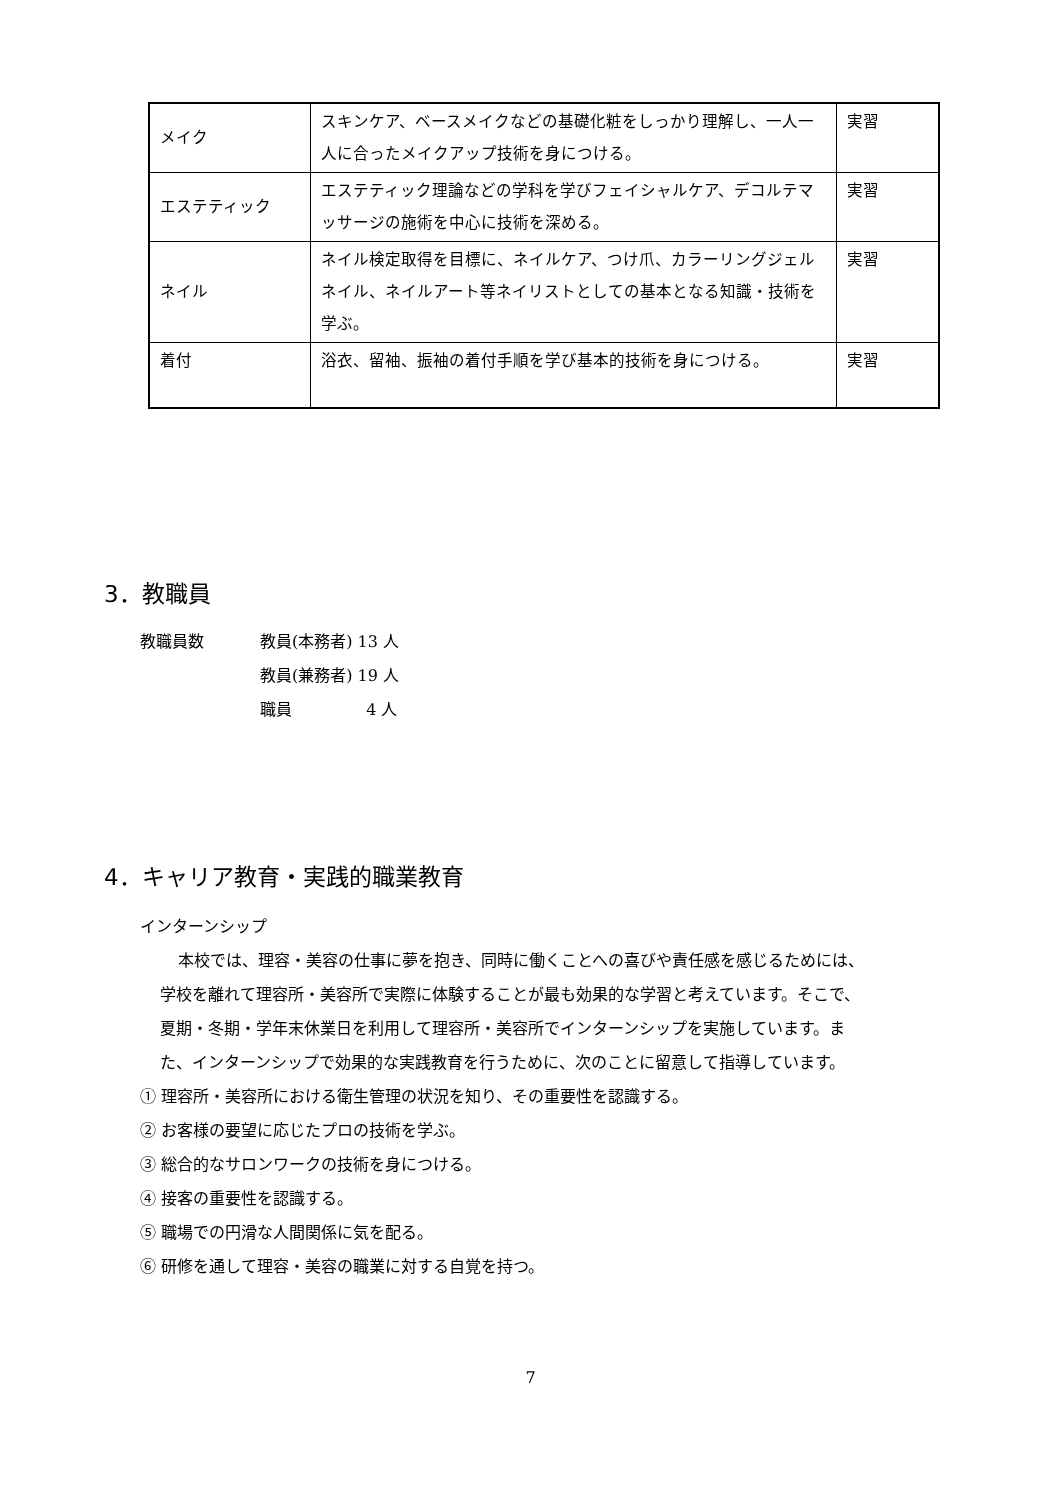| メイク | スキンケア、ベースメイクなどの基礎化粧をしっかり理解し、一人一人に合ったメイクアップ技術を身につける。 | 実習 |
| エステティック | エステティック理論などの学科を学びフェイシャルケア、デコルテマッサージの施術を中心に技術を深める。 | 実習 |
| ネイル | ネイル検定取得を目標に、ネイルケア、つけ爪、カラーリングジェルネイル、ネイルアート等ネイリストとしての基本となる知識・技術を学ぶ。 | 実習 |
| 着付 | 浴衣、留袖、振袖の着付手順を学び基本的技術を身につける。 | 実習 |
3．教職員
教職員数 教員(本務者) 13 人
教員(兼務者) 19 人
職員　　　　 4 人
4．キャリア教育・実践的職業教育
インターンシップ
本校では、理容・美容の仕事に夢を抱き、同時に働くことへの喜びや責任感を感じるためには、学校を離れて理容所・美容所で実際に体験することが最も効果的な学習と考えています。そこで、夏期・冬期・学年末休業日を利用して理容所・美容所でインターンシップを実施しています。また、インターンシップで効果的な実践教育を行うために、次のことに留意して指導しています。
① 理容所・美容所における衛生管理の状況を知り、その重要性を認識する。
② お客様の要望に応じたプロの技術を学ぶ。
③ 総合的なサロンワークの技術を身につける。
④ 接客の重要性を認識する。
⑤ 職場での円滑な人間関係に気を配る。
⑥ 研修を通して理容・美容の職業に対する自覚を持つ。
7